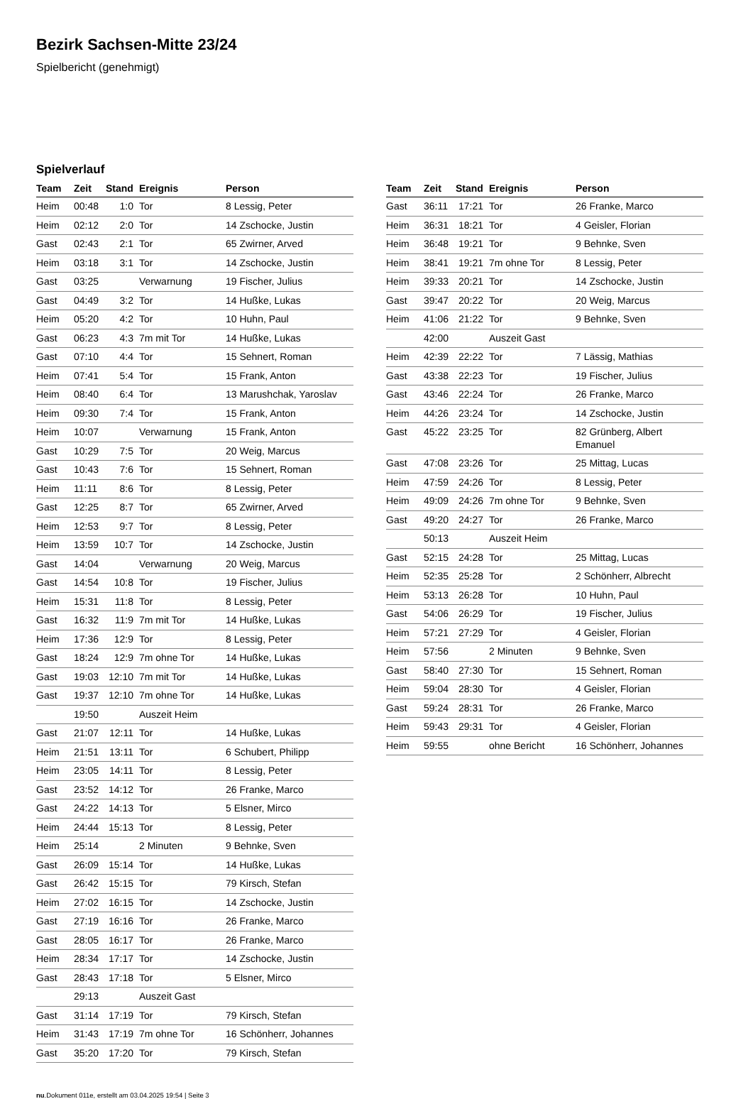Bezirk Sachsen-Mitte 23/24
Spielbericht (genehmigt)
Spielverlauf
| Team | Zeit | Stand | Ereignis | Person |
| --- | --- | --- | --- | --- |
| Heim | 00:48 | 1:0 | Tor | 8 Lessig, Peter |
| Heim | 02:12 | 2:0 | Tor | 14 Zschocke, Justin |
| Gast | 02:43 | 2:1 | Tor | 65 Zwirner, Arved |
| Heim | 03:18 | 3:1 | Tor | 14 Zschocke, Justin |
| Gast | 03:25 | | Verwarnung | 19 Fischer, Julius |
| Gast | 04:49 | 3:2 | Tor | 14 Hußke, Lukas |
| Heim | 05:20 | 4:2 | Tor | 10 Huhn, Paul |
| Gast | 06:23 | 4:3 | 7m mit Tor | 14 Hußke, Lukas |
| Gast | 07:10 | 4:4 | Tor | 15 Sehnert, Roman |
| Heim | 07:41 | 5:4 | Tor | 15 Frank, Anton |
| Heim | 08:40 | 6:4 | Tor | 13 Marushchak, Yaroslav |
| Heim | 09:30 | 7:4 | Tor | 15 Frank, Anton |
| Heim | 10:07 | | Verwarnung | 15 Frank, Anton |
| Gast | 10:29 | 7:5 | Tor | 20 Weig, Marcus |
| Gast | 10:43 | 7:6 | Tor | 15 Sehnert, Roman |
| Heim | 11:11 | 8:6 | Tor | 8 Lessig, Peter |
| Gast | 12:25 | 8:7 | Tor | 65 Zwirner, Arved |
| Heim | 12:53 | 9:7 | Tor | 8 Lessig, Peter |
| Heim | 13:59 | 10:7 | Tor | 14 Zschocke, Justin |
| Gast | 14:04 | | Verwarnung | 20 Weig, Marcus |
| Gast | 14:54 | 10:8 | Tor | 19 Fischer, Julius |
| Heim | 15:31 | 11:8 | Tor | 8 Lessig, Peter |
| Gast | 16:32 | 11:9 | 7m mit Tor | 14 Hußke, Lukas |
| Heim | 17:36 | 12:9 | Tor | 8 Lessig, Peter |
| Gast | 18:24 | 12:9 | 7m ohne Tor | 14 Hußke, Lukas |
| Gast | 19:03 | 12:10 | 7m mit Tor | 14 Hußke, Lukas |
| Gast | 19:37 | 12:10 | 7m ohne Tor | 14 Hußke, Lukas |
| | 19:50 | | Auszeit Heim | |
| Gast | 21:07 | 12:11 | Tor | 14 Hußke, Lukas |
| Heim | 21:51 | 13:11 | Tor | 6 Schubert, Philipp |
| Heim | 23:05 | 14:11 | Tor | 8 Lessig, Peter |
| Gast | 23:52 | 14:12 | Tor | 26 Franke, Marco |
| Gast | 24:22 | 14:13 | Tor | 5 Elsner, Mirco |
| Heim | 24:44 | 15:13 | Tor | 8 Lessig, Peter |
| Heim | 25:14 | | 2 Minuten | 9 Behnke, Sven |
| Gast | 26:09 | 15:14 | Tor | 14 Hußke, Lukas |
| Gast | 26:42 | 15:15 | Tor | 79 Kirsch, Stefan |
| Heim | 27:02 | 16:15 | Tor | 14 Zschocke, Justin |
| Gast | 27:19 | 16:16 | Tor | 26 Franke, Marco |
| Gast | 28:05 | 16:17 | Tor | 26 Franke, Marco |
| Heim | 28:34 | 17:17 | Tor | 14 Zschocke, Justin |
| Gast | 28:43 | 17:18 | Tor | 5 Elsner, Mirco |
| | 29:13 | | Auszeit Gast | |
| Gast | 31:14 | 17:19 | Tor | 79 Kirsch, Stefan |
| Heim | 31:43 | 17:19 | 7m ohne Tor | 16 Schönherr, Johannes |
| Gast | 35:20 | 17:20 | Tor | 79 Kirsch, Stefan |
| Team | Zeit | Stand | Ereignis | Person |
| --- | --- | --- | --- | --- |
| Gast | 36:11 | 17:21 | Tor | 26 Franke, Marco |
| Heim | 36:31 | 18:21 | Tor | 4 Geisler, Florian |
| Heim | 36:48 | 19:21 | Tor | 9 Behnke, Sven |
| Heim | 38:41 | 19:21 | 7m ohne Tor | 8 Lessig, Peter |
| Heim | 39:33 | 20:21 | Tor | 14 Zschocke, Justin |
| Gast | 39:47 | 20:22 | Tor | 20 Weig, Marcus |
| Heim | 41:06 | 21:22 | Tor | 9 Behnke, Sven |
| | 42:00 | | Auszeit Gast | |
| Heim | 42:39 | 22:22 | Tor | 7 Lässig, Mathias |
| Gast | 43:38 | 22:23 | Tor | 19 Fischer, Julius |
| Gast | 43:46 | 22:24 | Tor | 26 Franke, Marco |
| Heim | 44:26 | 23:24 | Tor | 14 Zschocke, Justin |
| Gast | 45:22 | 23:25 | Tor | 82 Grünberg, Albert Emanuel |
| Gast | 47:08 | 23:26 | Tor | 25 Mittag, Lucas |
| Heim | 47:59 | 24:26 | Tor | 8 Lessig, Peter |
| Heim | 49:09 | 24:26 | 7m ohne Tor | 9 Behnke, Sven |
| Gast | 49:20 | 24:27 | Tor | 26 Franke, Marco |
| | 50:13 | | Auszeit Heim | |
| Gast | 52:15 | 24:28 | Tor | 25 Mittag, Lucas |
| Heim | 52:35 | 25:28 | Tor | 2 Schönherr, Albrecht |
| Heim | 53:13 | 26:28 | Tor | 10 Huhn, Paul |
| Gast | 54:06 | 26:29 | Tor | 19 Fischer, Julius |
| Heim | 57:21 | 27:29 | Tor | 4 Geisler, Florian |
| Heim | 57:56 | | 2 Minuten | 9 Behnke, Sven |
| Gast | 58:40 | 27:30 | Tor | 15 Sehnert, Roman |
| Heim | 59:04 | 28:30 | Tor | 4 Geisler, Florian |
| Gast | 59:24 | 28:31 | Tor | 26 Franke, Marco |
| Heim | 59:43 | 29:31 | Tor | 4 Geisler, Florian |
| Heim | 59:55 | | ohne Bericht | 16 Schönherr, Johannes |
nu.Dokument 011e, erstellt am 03.04.2025 19:54 | Seite 3